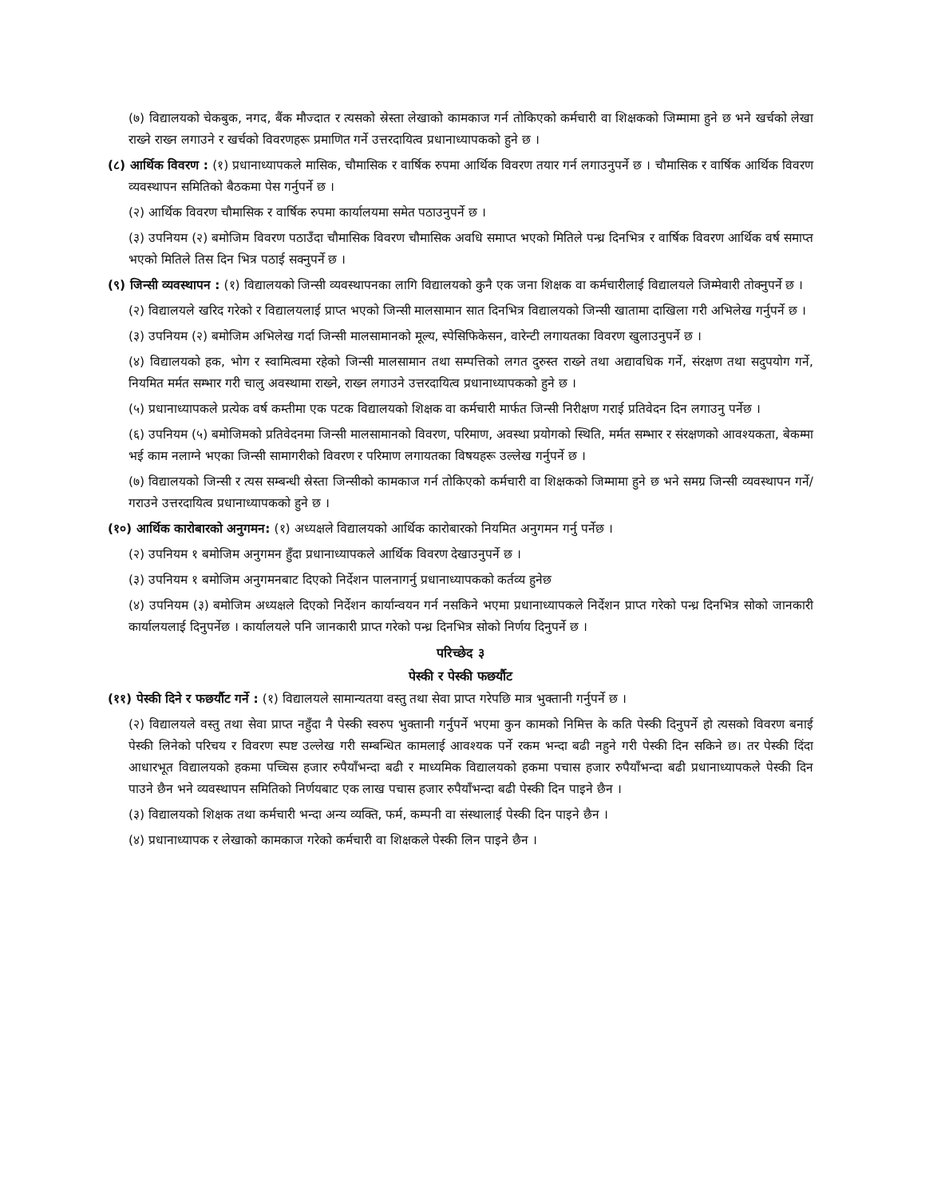(७) विद्यालयको चेकबुक, नगद, बैंक मौज्दात र त्यसको स्रेस्ता लेखाको कामकाज गर्न तोकिएको कर्मचारी वा शिक्षकको जिम्मामा हुने छ भने खर्चको लेखा राख्ने राख्न लगाउने र खर्चको विवरणहरू प्रमाणित गर्ने उत्तरदायित्व प्रधानाध्यापकको हुने छ ।
(८) आर्थिक विवरण : (१) प्रधानाध्यापकले मासिक, चौमासिक र वार्षिक रुपमा आर्थिक विवरण तयार गर्न लगाउनुपर्ने छ । चौमासिक र वार्षिक आर्थिक विवरण व्यवस्थापन समितिको बैठकमा पेस गर्नुपर्ने छ ।
(२) आर्थिक विवरण चौमासिक र वार्षिक रुपमा कार्यालयमा समेत पठाउनुपर्ने छ ।
(३) उपनियम (२) बमोजिम विवरण पठाउँदा चौमासिक विवरण चौमासिक अवधि समाप्त भएको मितिले पन्ध्र दिनभित्र र वार्षिक विवरण आर्थिक वर्ष समाप्त भएको मितिले तिस दिन भित्र पठाई सक्नुपर्ने छ ।
(९) जिन्सी व्यवस्थापन : (१) विद्यालयको जिन्सी व्यवस्थापनका लागि विद्यालयको कुनै एक जना शिक्षक वा कर्मचारीलाई विद्यालयले जिम्मेवारी तोक्नुपर्ने छ ।
(२) विद्यालयले खरिद गरेको र विद्यालयलाई प्राप्त भएको जिन्सी मालसामान सात दिनभित्र विद्यालयको जिन्सी खातामा दाखिला गरी अभिलेख गर्नुपर्ने छ ।
(३) उपनियम (२) बमोजिम अभिलेख गर्दा जिन्सी मालसामानको मूल्य, स्पेसिफिकेसन, वारेन्टी लगायतका विवरण खुलाउनुपर्ने छ ।
(४) विद्यालयको हक, भोग र स्वामित्वमा रहेको जिन्सी मालसामान तथा सम्पत्तिको लगत दुरुस्त राख्ने तथा अद्यावधिक गर्ने, संरक्षण तथा सदुपयोग गर्ने, नियमित मर्मत सम्भार गरी चालु अवस्थामा राख्ने, राख्न लगाउने उत्तरदायित्व प्रधानाध्यापकको हुने छ ।
(५) प्रधानाध्यापकले प्रत्येक वर्ष कम्तीमा एक पटक विद्यालयको शिक्षक वा कर्मचारी मार्फत जिन्सी निरीक्षण गराई प्रतिवेदन दिन लगाउनु पर्नेछ ।
(६) उपनियम (५) बमोजिमको प्रतिवेदनमा जिन्सी मालसामानको विवरण, परिमाण, अवस्था प्रयोगको स्थिति, मर्मत सम्भार र संरक्षणको आवश्यकता, बेकम्मा भई काम नलाग्ने भएका जिन्सी सामागरीको विवरण र परिमाण लगायतका विषयहरू उल्लेख गर्नुपर्ने छ ।
(७) विद्यालयको जिन्सी र त्यस सम्बन्धी स्रेस्ता जिन्सीको कामकाज गर्न तोकिएको कर्मचारी वा शिक्षकको जिम्मामा हुने छ भने समग्र जिन्सी व्यवस्थापन गर्ने/गराउने उत्तरदायित्व प्रधानाध्यापकको हुने छ ।
(१०) आर्थिक कारोबारको अनुगमन: (१) अध्यक्षले विद्यालयको आर्थिक कारोबारको नियमित अनुगमन गर्नु पर्नेछ ।
(२) उपनियम १ बमोजिम अनुगमन हुँदा प्रधानाध्यापकले आर्थिक विवरण देखाउनुपर्ने छ ।
(३) उपनियम १ बमोजिम अनुगमनबाट दिएको निर्देशन पालनागर्नु प्रधानाध्यापकको कर्तव्य हुनेछ
(४) उपनियम (३) बमोजिम अध्यक्षले दिएको निर्देशन कार्यान्वयन गर्न नसकिने भएमा प्रधानाध्यापकले निर्देशन प्राप्त गरेको पन्ध्र दिनभित्र सोको जानकारी कार्यालयलाई दिनुपर्नेछ । कार्यालयले पनि जानकारी प्राप्त गरेको पन्ध्र दिनभित्र सोको निर्णय दिनुपर्ने छ ।
परिच्छेद ३
पेस्की र पेस्की फछर्यौट
(११) पेस्की दिने र फछर्यौट गर्ने : (१) विद्यालयले सामान्यतया वस्तु तथा सेवा प्राप्त गरेपछि मात्र भुक्तानी गर्नुपर्ने छ ।
(२) विद्यालयले वस्तु तथा सेवा प्राप्त नहुँदा नै पेस्की स्वरुप भुक्तानी गर्नुपर्ने भएमा कुन कामको निमित्त के कति पेस्की दिनुपर्ने हो त्यसको विवरण बनाई पेस्की लिनेको परिचय र विवरण स्पष्ट उल्लेख गरी सम्बन्धित कामलाई आवश्यक पर्ने रकम भन्दा बढी नहुने गरी पेस्की दिन सकिने छ। तर पेस्की दिंदा आधारभूत विद्यालयको हकमा पच्चिस हजार रुपैयाँभन्दा बढी र माध्यमिक विद्यालयको हकमा पचास हजार रुपैयाँभन्दा बढी प्रधानाध्यापकले पेस्की दिन पाउने छैन भने व्यवस्थापन समितिको निर्णयबाट एक लाख पचास हजार रुपैयाँभन्दा बढी पेस्की दिन पाइने छैन ।
(३) विद्यालयको शिक्षक तथा कर्मचारी भन्दा अन्य व्यक्ति, फर्म, कम्पनी वा संस्थालाई पेस्की दिन पाइने छैन ।
(४) प्रधानाध्यापक र लेखाको कामकाज गरेको कर्मचारी वा शिक्षकले पेस्की लिन पाइने छैन ।